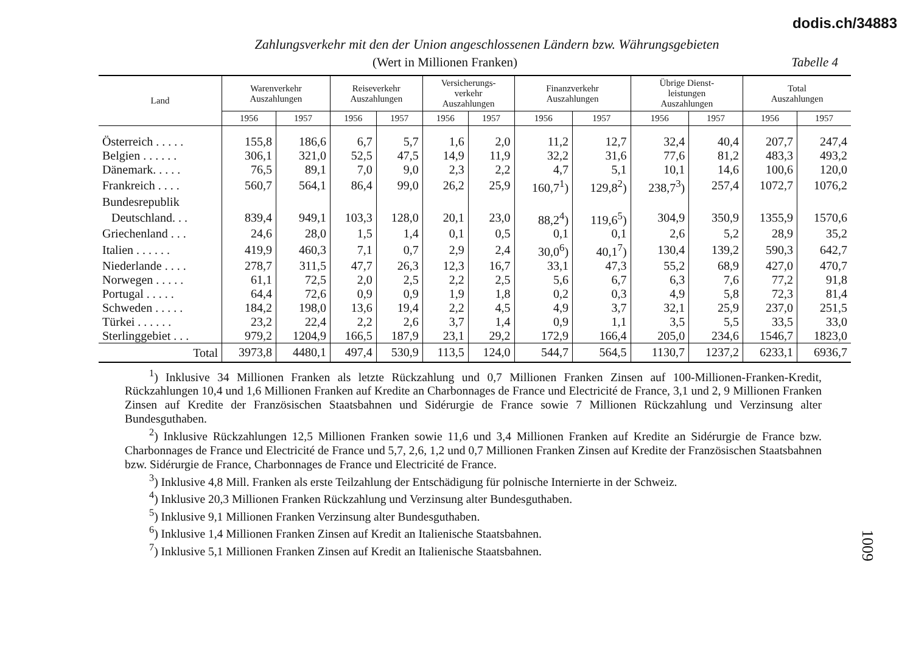dodis.ch/34883
Zahlungsverkehr mit den der Union angeschlossenen Ländern bzw. Währungsgebieten
(Wert in Millionen Franken) Tabelle 4
| Land | Warenverkehr Auszahlungen | | Reiseverkehr Auszahlungen | | Versicherungs- verkehr Auszahlungen | | Finanzverkehr Auszahlungen | | Übrige Dienst- leistungen Auszahlungen | | Total Auszahlungen | |
| --- | --- | --- | --- | --- | --- | --- | --- | --- | --- | --- | --- | --- |
| | 1956 | 1957 | 1956 | 1957 | 1956 | 1957 | 1956 | 1957 | 1956 | 1957 | 1956 | 1957 |
| Österreich . . . . . | 155,8 | 186,6 | 6,7 | 5,7 | 1,6 | 2,0 | 11,2 | 12,7 | 32,4 | 40,4 | 207,7 | 247,4 |
| Belgien . . . . . . | 306,1 | 321,0 | 52,5 | 47,5 | 14,9 | 11,9 | 32,2 | 31,6 | 77,6 | 81,2 | 483,3 | 493,2 |
| Dänemark. . . . . | 76,5 | 89,1 | 7,0 | 9,0 | 2,3 | 2,2 | 4,7 | 5,1 | 10,1 | 14,6 | 100,6 | 120,0 |
| Frankreich . . . . | 560,7 | 564,1 | 86,4 | 99,0 | 26,2 | 25,9 | 160,7<sup>1</sup>) | 129,8<sup>2</sup>) | 238,7<sup>3</sup>) | 257,4 | 1072,7 | 1076,2 |
| Bundesrepublik | | | | | | | | | | | | |
| Deutschland. . . | 839,4 | 949,1 | 103,3 | 128,0 | 20,1 | 23,0 | 88,2<sup>4</sup>) | 119,6<sup>5</sup>) | 304,9 | 350,9 | 1355,9 | 1570,6 |
| Griechenland . . . | 24,6 | 28,0 | 1,5 | 1,4 | 0,1 | 0,5 | 0,1 | 0,1 | 2,6 | 5,2 | 28,9 | 35,2 |
| Italien . . . . . . | 419,9 | 460,3 | 7,1 | 0,7 | 2,9 | 2,4 | 30,0<sup>6</sup>) | 40,1<sup>7</sup>) | 130,4 | 139,2 | 590,3 | 642,7 |
| Niederlande . . . . | 278,7 | 311,5 | 47,7 | 26,3 | 12,3 | 16,7 | 33,1 | 47,3 | 55,2 | 68,9 | 427,0 | 470,7 |
| Norwegen . . . . . | 61,1 | 72,5 | 2,0 | 2,5 | 2,2 | 2,5 | 5,6 | 6,7 | 6,3 | 7,6 | 77,2 | 91,8 |
| Portugal . . . . . | 64,4 | 72,6 | 0,9 | 0,9 | 1,9 | 1,8 | 0,2 | 0,3 | 4,9 | 5,8 | 72,3 | 81,4 |
| Schweden . . . . . | 184,2 | 198,0 | 13,6 | 19,4 | 2,2 | 4,5 | 4,9 | 3,7 | 32,1 | 25,9 | 237,0 | 251,5 |
| Türkei . . . . . . | 23,2 | 22,4 | 2,2 | 2,6 | 3,7 | 1,4 | 0,9 | 1,1 | 3,5 | 5,5 | 33,5 | 33,0 |
| Sterlinggebiet . . . | 979,2 | 1204,9 | 166,5 | 187,9 | 23,1 | 29,2 | 172,9 | 166,4 | 205,0 | 234,6 | 1546,7 | 1823,0 |
| Total | 3973,8 | 4480,1 | 497,4 | 530,9 | 113,5 | 124,0 | 544,7 | 564,5 | 1130,7 | 1237,2 | 6233,1 | 6936,7 |
<sup>1</sup>) Inklusive 34 Millionen Franken als letzte Rückzahlung und 0,7 Millionen Franken Zinsen auf 100-Millionen-Franken-Kredit, Rückzahlungen 10,4 und 1,6 Millionen Franken auf Kredite an Charbonnages de France und Electricité de France, 3,1 und 2, 9 Millionen Franken Zinsen auf Kredite der Französischen Staatsbahnen und Sidérurgie de France sowie 7 Millionen Rückzahlung und Verzinsung alter Bundesguthaben.
<sup>2</sup>) Inklusive Rückzahlungen 12,5 Millionen Franken sowie 11,6 und 3,4 Millionen Franken auf Kredite an Sidérurgie de France bzw. Charbonnages de France und Electricité de France und 5,7, 2,6, 1,2 und 0,7 Millionen Franken Zinsen auf Kredite der Französischen Staatsbahnen bzw. Sidérurgie de France, Charbonnages de France und Electricité de France.
<sup>3</sup>) Inklusive 4,8 Mill. Franken als erste Teilzahlung der Entschädigung für polnische Internierte in der Schweiz.
<sup>4</sup>) Inklusive 20,3 Millionen Franken Rückzahlung und Verzinsung alter Bundesguthaben.
<sup>5</sup>) Inklusive 9,1 Millionen Franken Verzinsung alter Bundesguthaben.
<sup>6</sup>) Inklusive 1,4 Millionen Franken Zinsen auf Kredit an Italienische Staatsbahnen.
<sup>7</sup>) Inklusive 5,1 Millionen Franken Zinsen auf Kredit an Italienische Staatsbahnen.
1009